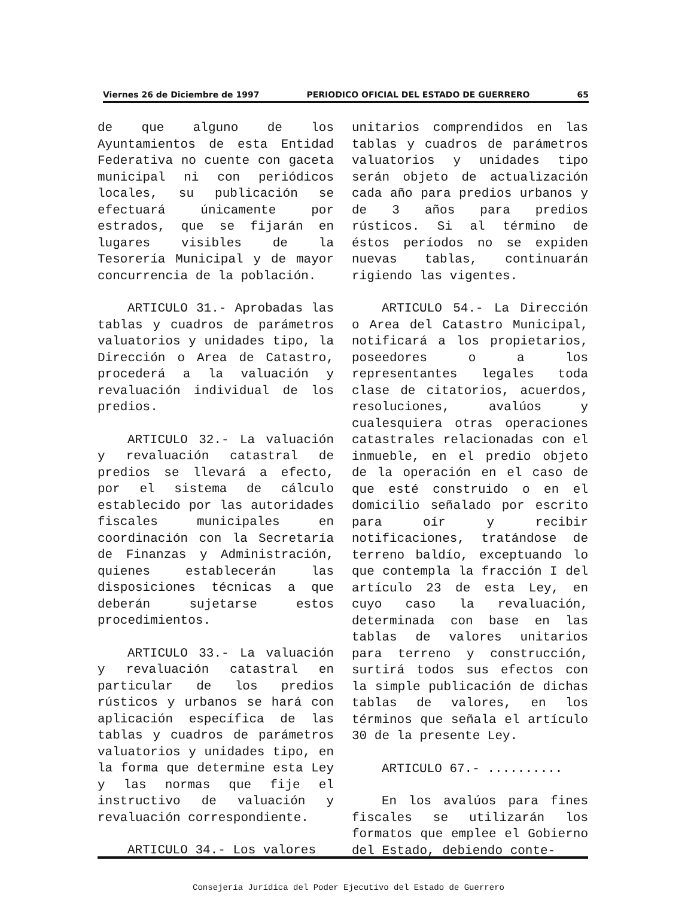Viernes 26 de Diciembre de 1997 PERIODICO OFICIAL DEL ESTADO DE GUERRERO 65
de que alguno de los Ayuntamientos de esta Entidad Federativa no cuente con gaceta municipal ni con periódicos locales, su publicación se efectuará únicamente por estrados, que se fijarán en lugares visibles de la Tesorería Municipal y de mayor concurrencia de la población.
ARTICULO 31.- Aprobadas las tablas y cuadros de parámetros valuatorios y unidades tipo, la Dirección o Area de Catastro, procederá a la valuación y revaluación individual de los predios.
ARTICULO 32.- La valuación y revaluación catastral de predios se llevará a efecto, por el sistema de cálculo establecido por las autoridades fiscales municipales en coordinación con la Secretaría de Finanzas y Administración, quienes establecerán las disposiciones técnicas a que deberán sujetarse estos procedimientos.
ARTICULO 33.- La valuación y revaluación catastral en particular de los predios rústicos y urbanos se hará con aplicación específica de las tablas y cuadros de parámetros valuatorios y unidades tipo, en la forma que determine esta Ley y las normas que fije el instructivo de valuación y revaluación correspondiente.
ARTICULO 34.- Los valores
unitarios comprendidos en las tablas y cuadros de parámetros valuatorios y unidades tipo serán objeto de actualización cada año para predios urbanos y de 3 años para predios rústicos. Si al término de éstos períodos no se expiden nuevas tablas, continuarán rigiendo las vigentes.
ARTICULO 54.- La Dirección o Area del Catastro Municipal, notificará a los propietarios, poseedores o a los representantes legales toda clase de citatorios, acuerdos, resoluciones, avalúos y cualesquiera otras operaciones catastrales relacionadas con el inmueble, en el predio objeto de la operación en el caso de que esté construido o en el domicilio señalado por escrito para oír y recibir notificaciones, tratándose de terreno baldío, exceptuando lo que contempla la fracción I del artículo 23 de esta Ley, en cuyo caso la revaluación, determinada con base en las tablas de valores unitarios para terreno y construcción, surtirá todos sus efectos con la simple publicación de dichas tablas de valores, en los términos que señala el artículo 30 de la presente Ley.
ARTICULO 67.- ..........
En los avalúos para fines fiscales se utilizarán los formatos que emplee el Gobierno del Estado, debiendo conte-
Consejería Jurídica del Poder Ejecutivo del Estado de Guerrero